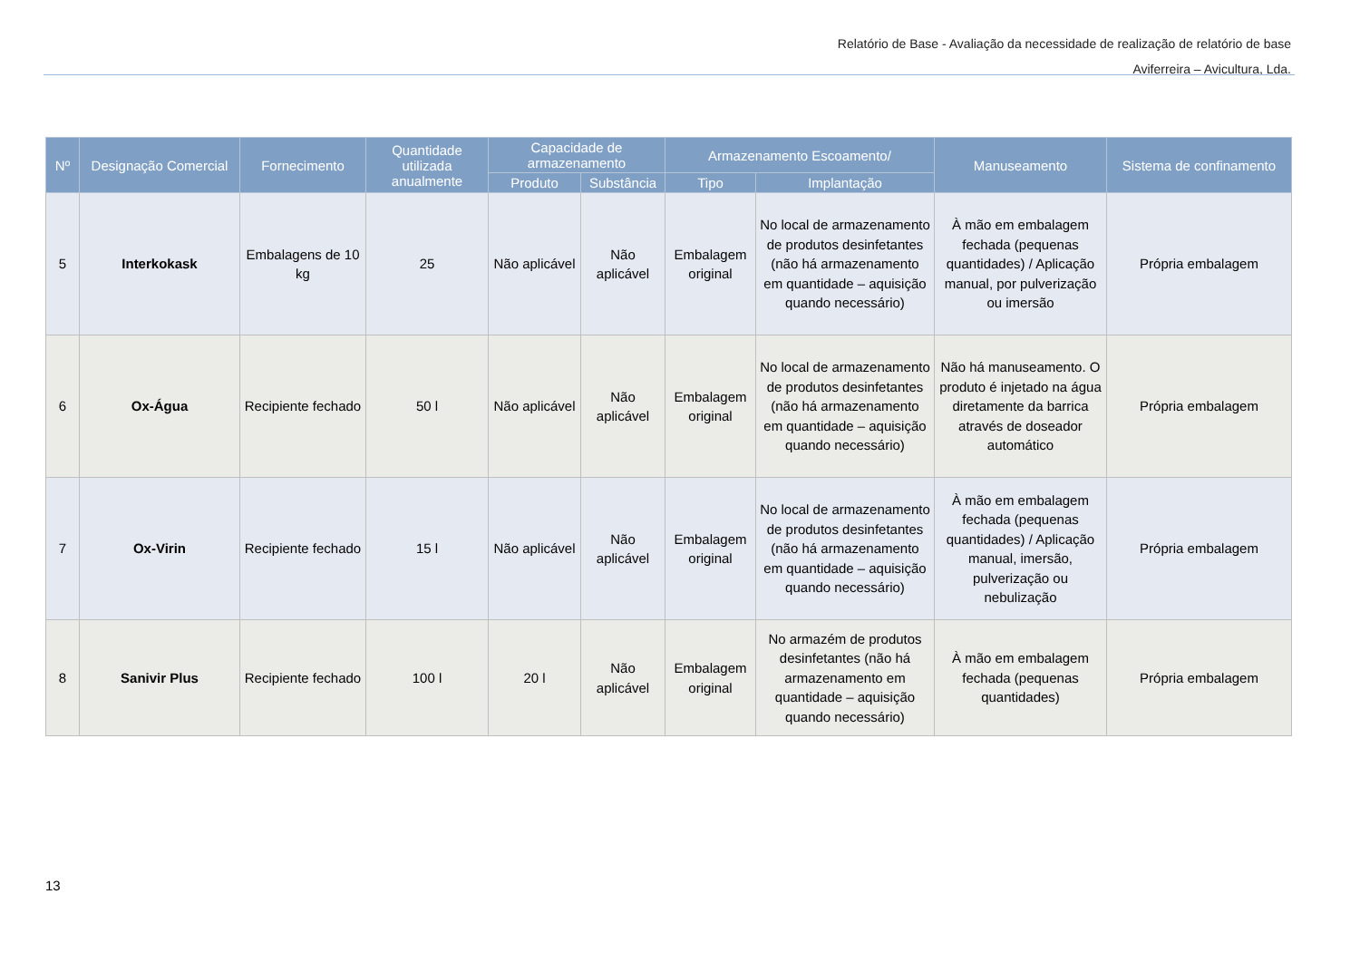Relatório de Base - Avaliação da necessidade de realização de relatório de base
Aviferreira – Avicultura, Lda.
| Nº | Designação Comercial | Fornecimento | Quantidade utilizada anualmente | Capacidade de armazenamento | | Armazenamento Escoamento/ | | Manuseamento | Sistema de confinamento |
| --- | --- | --- | --- | --- | --- | --- | --- | --- | --- |
| | | | | Produto | Substância | Tipo | Implantação | | |
| 5 | Interkokask | Embalagens de 10 kg | 25 | Não aplicável | Não aplicável | Embalagem original | No local de armazenamento de produtos desinfetantes (não há armazenamento em quantidade – aquisição quando necessário) | À mão em embalagem fechada (pequenas quantidades) / Aplicação manual, por pulverização ou imersão | Própria embalagem |
| 6 | Ox-Água | Recipiente fechado | 50 l | Não aplicável | Não aplicável | Embalagem original | No local de armazenamento de produtos desinfetantes (não há armazenamento em quantidade – aquisição quando necessário) | Não há manuseamento. O produto é injetado na água diretamente da barrica através de doseador automático | Própria embalagem |
| 7 | Ox-Virin | Recipiente fechado | 15 l | Não aplicável | Não aplicável | Embalagem original | No local de armazenamento de produtos desinfetantes (não há armazenamento em quantidade – aquisição quando necessário) | À mão em embalagem fechada (pequenas quantidades) / Aplicação manual, imersão, pulverização ou nebulização | Própria embalagem |
| 8 | Sanivir Plus | Recipiente fechado | 100 l | 20 l | Não aplicável | Embalagem original | No armazém de produtos desinfetantes (não há armazenamento em quantidade – aquisição quando necessário) | À mão em embalagem fechada (pequenas quantidades) | Própria embalagem |
13